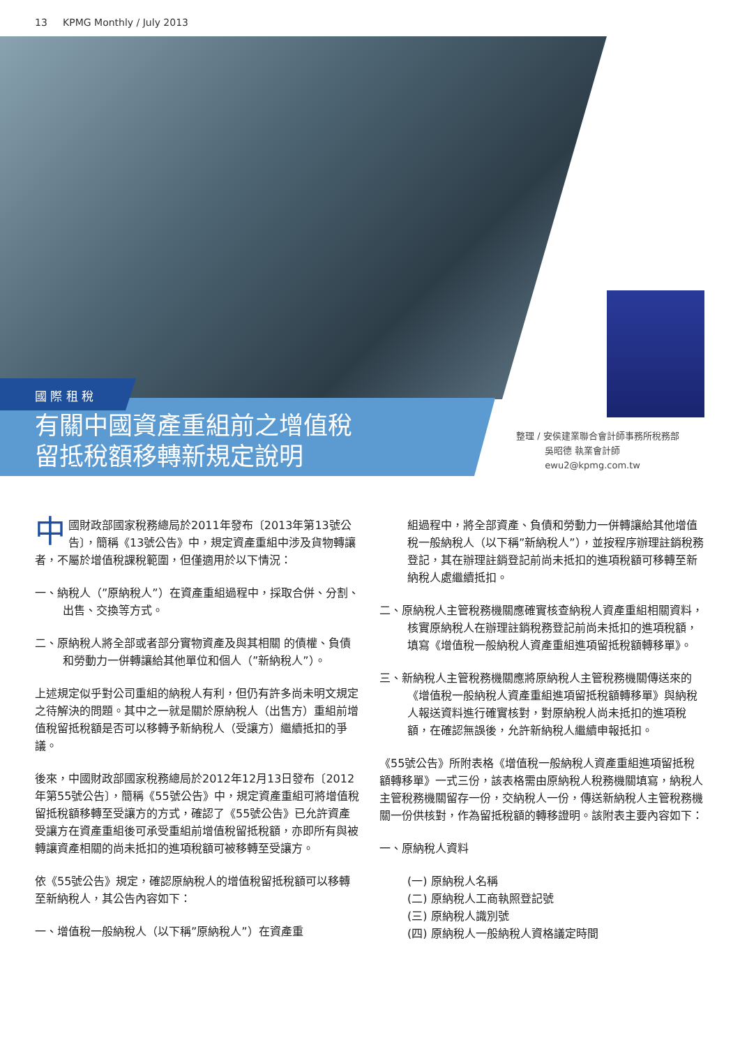13 KPMG Monthly / July 2013
有關中國資產重組前之增值稅
留抵稅額移轉新規定說明
國 際 租 稅
整理 / 安侯建業聯合會計師事務所稅務部
吳昭德 執業會計師
ewu2@kpmg.com.tw
中國財政部國家稅務總局於2011年發布〔2013年第13號公告〕，簡稱《13號公告》中，規定資產重組中涉及貨物轉讓者，不屬於增值稅課稅範圍，但僅適用於以下情況：
一、納稅人（”原納稅人”）在資產重組過程中，採取合併、分割、出售、交換等方式。
二、原納稅人將全部或者部分實物資產及與其相關 的債權、負債和勞動力一併轉讓給其他單位和個人（”新納稅人”）。
上述規定似乎對公司重組的納稅人有利，但仍有許多尚未明文規定之待解決的問題。其中之一就是關於原納稅人（出售方）重組前增值稅留抵稅額是否可以移轉予新納稅人（受讓方）繼續抵扣的爭議。
後來，中國財政部國家稅務總局於2012年12月13日發布〔2012年第55號公告〕，簡稱《55號公告》中，規定資產重組可將增值稅留抵稅額移轉至受讓方的方式，確認了《55號公告》已允許資產受讓方在資產重組後可承受重組前增值稅留抵稅額，亦即所有與被轉讓資產相關的尚未抵扣的進項稅額可被移轉至受讓方。
依《55號公告》規定，確認原納稅人的增值稅留抵稅額可以移轉至新納稅人，其公告內容如下：
一、增值稅一般納稅人（以下稱”原納稅人”）在資產重
組過程中，將全部資產、負債和勞動力一併轉讓給其他增值稅一般納稅人（以下稱”新納稅人”），並按程序辦理註銷稅務登記，其在辦理註銷登記前尚未抵扣的進項稅額可移轉至新納稅人處繼續抵扣。
二、原納稅人主管稅務機關應確實核查納稅人資產重組相關資料，核實原納稅人在辦理註銷稅務登記前尚未抵扣的進項稅額，填寫《增值稅一般納稅人資產重組進項留抵稅額轉移單》。
三、新納稅人主管稅務機關應將原納稅人主管稅務機關傳送來的《增值稅一般納稅人資產重組進項留抵稅額轉移單》與納稅人報送資料進行確實核對，對原納稅人尚未抵扣的進項稅額，在確認無誤後，允許新納稅人繼續申報抵扣。
《55號公告》所附表格《增值稅一般納稅人資產重組進項留抵稅額轉移單》一式三份，該表格需由原納稅人稅務機關填寫，納稅人主管稅務機關留存一份，交納稅人一份，傳送新納稅人主管稅務機關一份供核對，作為留抵稅額的轉移證明。該附表主要內容如下：
一、原納稅人資料
(一) 原納稅人名稱
(二) 原納稅人工商執照登記號
(三) 原納稅人識別號
(四) 原納稅人一般納稅人資格議定時間